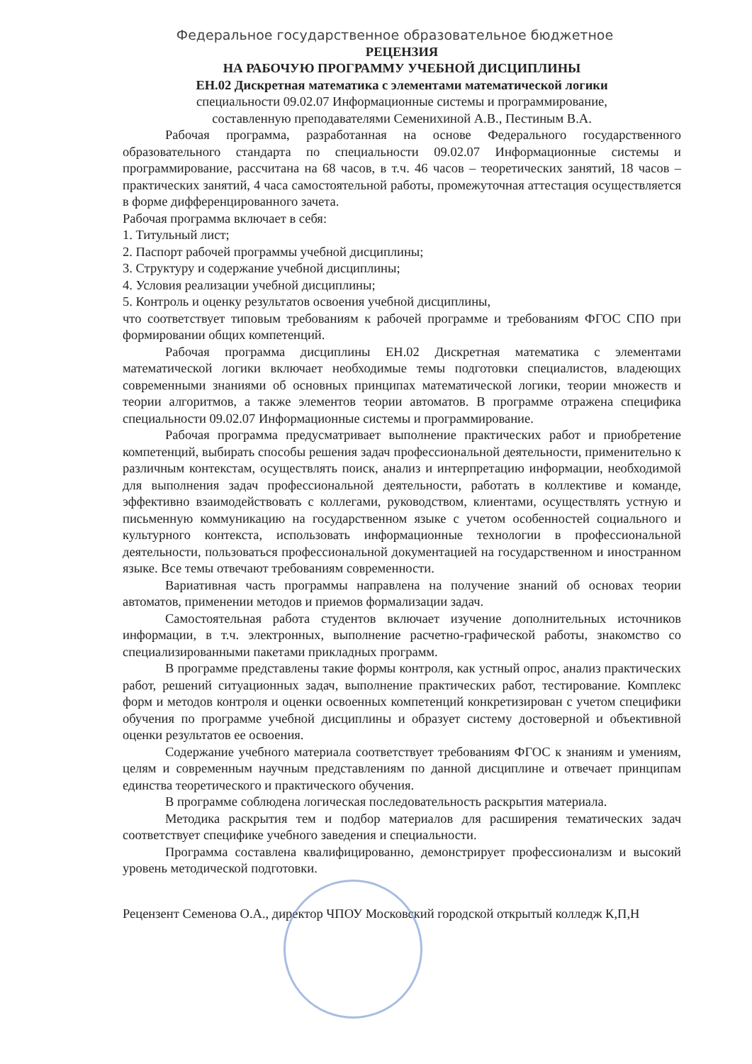Федеральное государственное образовательное бюджетное
РЕЦЕНЗИЯ
НА РАБОЧУЮ ПРОГРАММУ УЧЕБНОЙ ДИСЦИПЛИНЫ
ЕН.02 Дискретная математика с элементами математической логики
специальности 09.02.07 Информационные системы и программирование,
составленную преподавателями Семенихиной А.В., Пестиным В.А.
Рабочая программа, разработанная на основе Федерального государственного образовательного стандарта по специальности 09.02.07 Информационные системы и программирование, рассчитана на 68 часов, в т.ч. 46 часов – теоретических занятий, 18 часов – практических занятий, 4 часа самостоятельной работы, промежуточная аттестация осуществляется в форме дифференцированного зачета.
Рабочая программа включает в себя:
1. Титульный лист;
2. Паспорт рабочей программы учебной дисциплины;
3. Структуру и содержание учебной дисциплины;
4. Условия реализации учебной дисциплины;
5. Контроль и оценку результатов освоения учебной дисциплины,
что соответствует типовым требованиям к рабочей программе и требованиям ФГОС СПО при формировании общих компетенций.
Рабочая программа дисциплины ЕН.02 Дискретная математика с элементами математической логики включает необходимые темы подготовки специалистов, владеющих современными знаниями об основных принципах математической логики, теории множеств и теории алгоритмов, а также элементов теории автоматов. В программе отражена специфика специальности 09.02.07 Информационные системы и программирование.
Рабочая программа предусматривает выполнение практических работ и приобретение компетенций, выбирать способы решения задач профессиональной деятельности, применительно к различным контекстам, осуществлять поиск, анализ и интерпретацию информации, необходимой для выполнения задач профессиональной деятельности, работать в коллективе и команде, эффективно взаимодействовать с коллегами, руководством, клиентами, осуществлять устную и письменную коммуникацию на государственном языке с учетом особенностей социального и культурного контекста, использовать информационные технологии в профессиональной деятельности, пользоваться профессиональной документацией на государственном и иностранном языке. Все темы отвечают требованиям современности.
Вариативная часть программы направлена на получение знаний об основах теории автоматов, применении методов и приемов формализации задач.
Самостоятельная работа студентов включает изучение дополнительных источников информации, в т.ч. электронных, выполнение расчетно-графической работы, знакомство со специализированными пакетами прикладных программ.
В программе представлены такие формы контроля, как устный опрос, анализ практических работ, решений ситуационных задач, выполнение практических работ, тестирование. Комплекс форм и методов контроля и оценки освоенных компетенций конкретизирован с учетом специфики обучения по программе учебной дисциплины и образует систему достоверной и объективной оценки результатов ее освоения.
Содержание учебного материала соответствует требованиям ФГОС к знаниям и умениям, целям и современным научным представлениям по данной дисциплине и отвечает принципам единства теоретического и практического обучения.
В программе соблюдена логическая последовательность раскрытия материала.
Методика раскрытия тем и подбор материалов для расширения тематических задач соответствует специфике учебного заведения и специальности.
Программа составлена квалифицированно, демонстрирует профессионализм и высокий уровень методической подготовки.
Рецензент Семенова О.А., директор ЧПОУ Московский городской открытый колледж К,П,Н